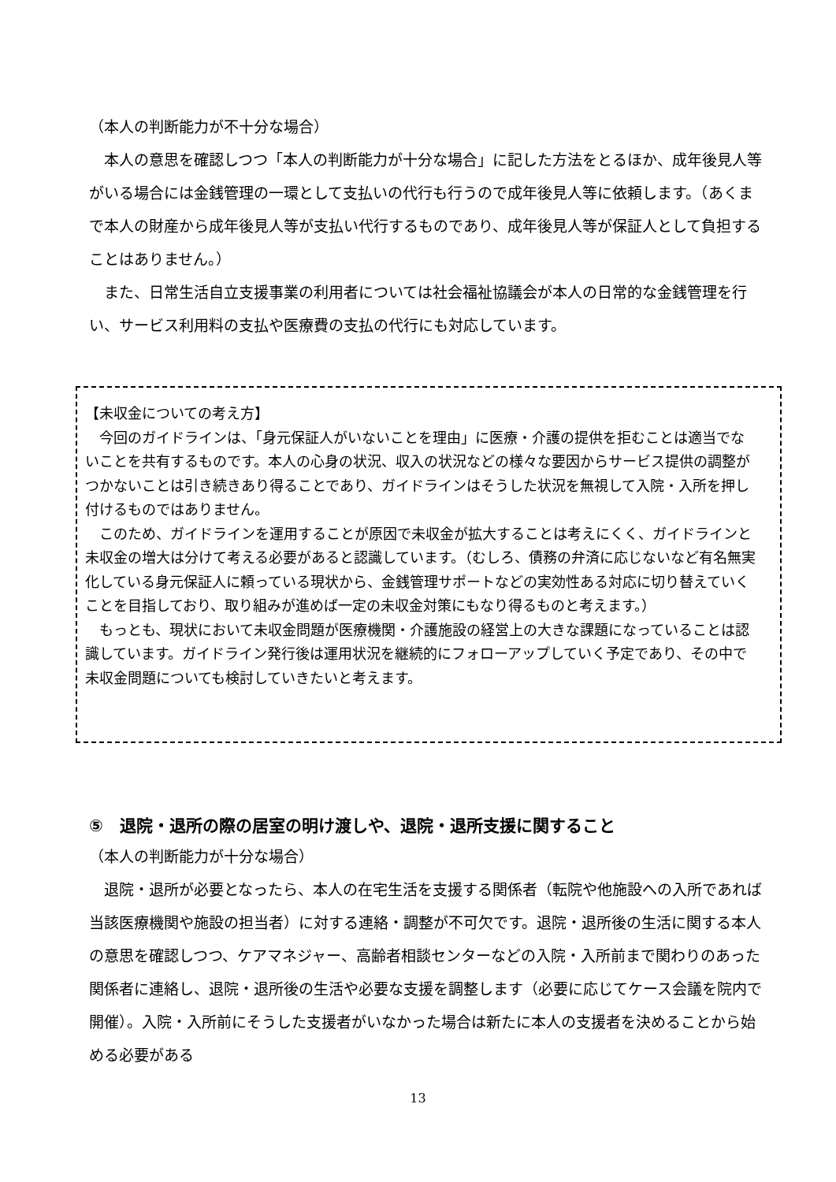（本人の判断能力が不十分な場合）
　本人の意思を確認しつつ「本人の判断能力が十分な場合」に記した方法をとるほか、成年後見人等がいる場合には金銭管理の一環として支払いの代行も行うので成年後見人等に依頼します。（あくまで本人の財産から成年後見人等が支払い代行するものであり、成年後見人等が保証人として負担することはありません。）
　また、日常生活自立支援事業の利用者については社会福祉協議会が本人の日常的な金銭管理を行い、サービス利用料の支払や医療費の支払の代行にも対応しています。
【未収金についての考え方】
　今回のガイドラインは、「身元保証人がいないことを理由」に医療・介護の提供を拒むことは適当でないことを共有するものです。本人の心身の状況、収入の状況などの様々な要因からサービス提供の調整がつかないことは引き続きあり得ることであり、ガイドラインはそうした状況を無視して入院・入所を押し付けるものではありません。
　このため、ガイドラインを運用することが原因で未収金が拡大することは考えにくく、ガイドラインと未収金の増大は分けて考える必要があると認識しています。（むしろ、債務の弁済に応じないなど有名無実化している身元保証人に頼っている現状から、金銭管理サポートなどの実効性ある対応に切り替えていくことを目指しており、取り組みが進めば一定の未収金対策にもなり得るものと考えます。）
　もっとも、現状において未収金問題が医療機関・介護施設の経営上の大きな課題になっていることは認識しています。ガイドライン発行後は運用状況を継続的にフォローアップしていく予定であり、その中で未収金問題についても検討していきたいと考えます。
⑤　退院・退所の際の居室の明け渡しや、退院・退所支援に関すること
（本人の判断能力が十分な場合）
　退院・退所が必要となったら、本人の在宅生活を支援する関係者（転院や他施設への入所であれば当該医療機関や施設の担当者）に対する連絡・調整が不可欠です。退院・退所後の生活に関する本人の意思を確認しつつ、ケアマネジャー、高齢者相談センターなどの入院・入所前まで関わりのあった関係者に連絡し、退院・退所後の生活や必要な支援を調整します（必要に応じてケース会議を院内で開催）。入院・入所前にそうした支援者がいなかった場合は新たに本人の支援者を決めることから始める必要がある
13